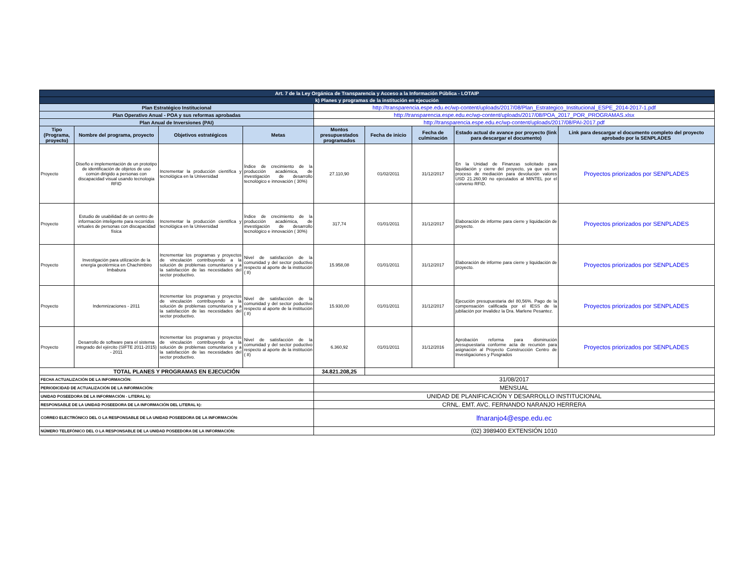| Art. 7 de la Ley Orgánica de Transparencia y Acceso a la Información Pública - LOTAIP | | | | | | | | |
| k) Planes y programas de la institución en ejecución | | | | | | | | |
| Plan Estratégico Institucional | | | | http://transparencia.espe.edu.ec/wp-content/uploads/2017/08/Plan_Estrategico_Institucional_ESPE_2014-2017-1.pdf | | | | |
| Plan Operativo Anual - POA y sus reformas aprobadas | | | | http://transparencia.espe.edu.ec/wp-content/uploads/2017/08/POA_2017_POR_PROGRAMAS.xlsx | | | | |
| Plan Anual de Inversiones (PAI) | | | | http://transparencia.espe.edu.ec/wp-content/uploads/2017/08/PAI-2017.pdf | | | | |
| Tipo (Programa, proyecto) | Nombre del programa, proyecto | Objetivos estratégicos | Metas | Montos presupuestados programados | Fecha de inicio | Fecha de culminación | Estado actual de avance por proyecto (link para descargar el documento) | Link para descargar el documento completo del proyecto aprobado por la SENPLADES |
| Proyecto | Diseño e implementación de un prototipo de identificación de objetos de uso común dirigido a personas con discapacidad visual usando tecnologia RFID | Incrementar la producción científica y tecnológica en la Universidad | Índice de crecimiento de la producción académica, de investigación de desarrollo tecnológico e innovación ( 30%) | 27.110,90 | 01/02/2011 | 31/12/2017 | En la Unidad de Finanzas solicitado para liquidación y cierre del proyecto, ya que es un proceso de mediación para devolución valores USD 21.260,90 no ejecutados al MINTEL por el convenio RFID. | Proyectos priorizados por SENPLADES |
| Proyecto | Estudio de usabilidad de un centro de información inteligente para recorridos virtuales de personas con discapacidad física | Incrementar la producción científica y tecnológica en la Universidad | Índice de crecimiento de la producción académica, de investigación de desarrollo tecnológico e innovación ( 30%) | 317,74 | 01/01/2011 | 31/12/2017 | Elaboración de informe para cierre y liquidación de proyecto. | Proyectos priorizados por SENPLADES |
| Proyecto | Investigación para utilización de la energía geotérmica en Chachimbiro Imbabura | Incrementar los programas y proyectos de vinculación contribuyendo a la solución de problemas comunitarios y a la satisfacción de las necesidades del sector productivo. | Nivel de satisfacción de la comunidad y del sector poductivo respecto al aporte de la institución ( 8) | 15.958,08 | 01/01/2011 | 31/12/2017 | Elaboración de informe para cierre y liquidación de proyecto. | Proyectos priorizados por SENPLADES |
| Proyecto | Indemnizaciones - 2011 | Incrementar los programas y proyectos de vinculación contribuyendo a la solución de problemas comunitarios y a la satisfacción de las necesidades del sector productivo. | Nivel de satisfacción de la comunidad y del sector poductivo respecto al aporte de la institución ( 8) | 15.930,00 | 01/01/2011 | 31/12/2017 | Ejecución presupuestaria del 80,56%. Pago de la compensación calificada por el IESS de la jubilación por invalidez la Dra. Marlene Pesantez. | Proyectos priorizados por SENPLADES |
| Proyecto | Desarrollo de software para el sistema integrado del ejército (SIFTE 2011-2015) - 2011 | Incrementar los programas y proyectos de vinculación contribuyendo a la solución de problemas comunitarios y a la satisfacción de las necesidades del sector productivo. | Nivel de satisfacción de la comunidad y del sector poductivo respecto al aporte de la institución ( 8) | 6.360,92 | 01/01/2011 | 31/12/2016 | Aprobación reforma para disminución presupuestaria conforme acta de recunión para asignación al Proyecto Construcción Centro de Investigaciones y Posgrados | Proyectos priorizados por SENPLADES |
| TOTAL PLANES Y PROGRAMAS EN EJECUCIÓN | | | | 34.821.208,25 | | | | |
| FECHA ACTUALIZACIÓN DE LA INFORMACIÓN: | | | | 31/08/2017 | | | | |
| PERIODICIDAD DE ACTUALIZACIÓN DE LA INFORMACIÓN: | | | | MENSUAL | | | | |
| UNIDAD POSEEDORA DE LA INFORMACIÓN - LITERAL k): | | | | UNIDAD DE PLANIFICACIÓN Y DESARROLLO INSTITUCIONAL | | | | |
| RESPONSABLE DE LA UNIDAD POSEEDORA DE LA INFORMACIÓN DEL LITERAL k): | | | | CRNL. EMT. AVC. FERNANDO NARANJO HERRERA | | | | |
| CORREO ELECTRÓNICO DEL O LA RESPONSABLE DE LA UNIDAD POSEEDORA DE LA INFORMACIÓN: | | | | lfnaranjo4@espe.edu.ec | | | | |
| NÚMERO TELEFÓNICO DEL O LA RESPONSABLE DE LA UNIDAD POSEEDORA DE LA INFORMACIÓN: | | | | (02) 3989400 EXTENSIÓN 1010 | | | | |